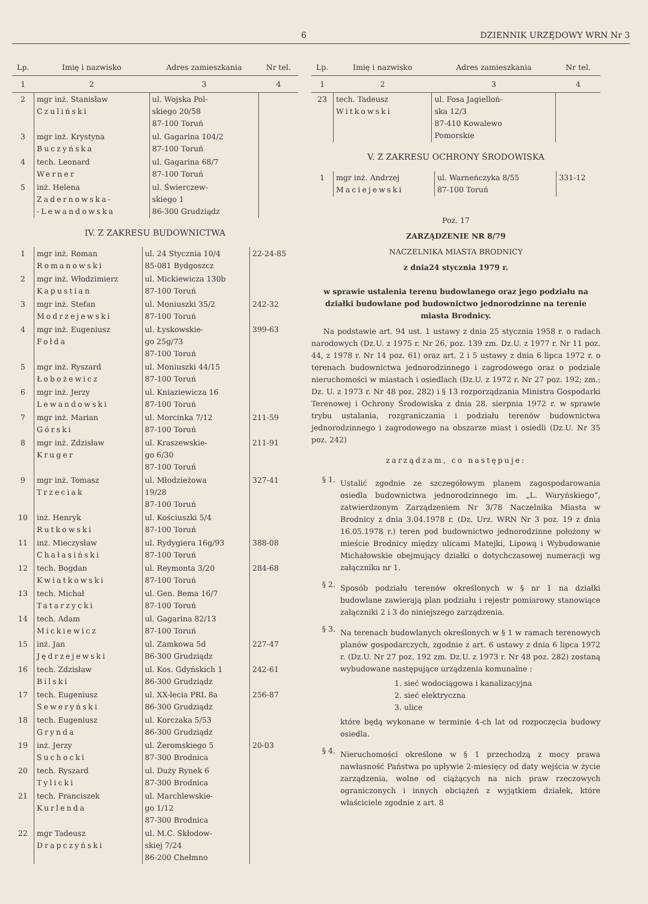6 DZIENNIK URZĘDOWY WRN Nr 3
| Lp. | Imię i nazwisko | Adres zamieszkania | Nr tel. |
| --- | --- | --- | --- |
| 1 | 2 | 3 | 4 |
| 2 | mgr inż. Stanisław Czuliński | ul. Wojska Pol- skiego 20/58 87-100 Toruń | |
| 3 | mgr inż. Krystyna Buczyńska | ul. Gagarina 104/2 87-100 Toruń | |
| 4 | tech. Leonard Werner | ul. Gagarina 68/7 87-100 Toruń | |
| 5 | inż. Helena Zadernowska- -Lewandowska | ul. Świerczew- skiego 1 86-300 Grudziądz | |
IV. Z ZAKRESU BUDOWNICTWA
| 1 | mgr inż. Roman Romanowski | ul. 24 Stycznia 10/4 85-081 Bydgoszcz | 22-24-85 |
| 2 | mgr inż. Włodzimierz Kapustian | ul. Mickiewicza 130b 87-100 Toruń | |
| 3 | mgr inż. Stefan Modrzejewski | ul. Moniuszki 35/2 87-100 Toruń | 242-32 |
| 4 | mgr inż. Eugeniusz Fołda | ul. Łyskowskie- go 25g/73 87-100 Toruń | 399-63 |
| 5 | mgr inż. Ryszard Łobożewicz | ul. Moniuszki 44/15 87-100 Toruń | |
| 6 | mgr inż. Jerzy Lewandowski | ul. Kniaziewicza 16 87-100 Toruń | |
| 7 | mgr inż. Marian Górski | ul. Morcinka 7/12 87-100 Toruń | 211-59 |
| 8 | mgr inż. Zdzisław Kruger | ul. Kraszewskie- go 6/30 87-100 Toruń | 211-91 |
| 9 | mgr inż. Tomasz Trzeciak | ul. Młodzieżowa 19/28 87-100 Toruń | 327-41 |
| 10 | inż. Henryk Rutkowski | ul. Kościuszki 5/4 87-100 Toruń | |
| 11 | inż. Mieczysław Chałasiński | ul. Rydygiera 16g/93 87-100 Toruń | 388-08 |
| 12 | tech. Bogdan Kwiatkowski | ul. Reymonta 3/20 87-100 Toruń | 284-68 |
| 13 | tech. Michał Tatarzycki | ul. Gen. Bema 16/7 87-100 Toruń | |
| 14 | tech. Adam Mickiewicz | ul. Gagarina 82/13 87-100 Toruń | |
| 15 | inż. Jan Jędrzejewski | ul. Zamkowa 5d 86-300 Grudziądz | 227-47 |
| 16 | tech. Zdzisław Bilski | ul. Kos. Gdyńskich 1 86-300 Grudziądz | 242-61 |
| 17 | tech. Eugeniusz Seweryński | ul. XX-lecia PRL 8a 86-300 Grudziądz | 256-87 |
| 18 | tech. Eugeniusz Grynda | ul. Korczaka 5/53 86-300 Grudziądz | |
| 19 | inż. Jerzy Suchocki | ul. Żeromskiego 5 87-300 Brodnica | 20-03 |
| 20 | tech. Ryszard Tylicki | ul. Duży Rynek 6 87-300 Brodnica | |
| 21 | tech. Franciszek Kurlenda | ul. Marchlewskie- go 1/12 87-300 Brodnica | |
| 22 | mgr Tadeusz Drapczyński | ul. M.C. Skłodow- skiej 7/24 86-200 Chełmno | |
| Lp. | Imię i nazwisko | Adres zamieszkania | Nr tel. |
| --- | --- | --- | --- |
| 1 | 2 | 3 | 4 |
| 23 | tech. Tadeusz Witkowski | ul. Fosa Jagielloń- ska 12/3 87-410 Kowalewo Pomorskie | |
V. Z ZAKRESU OCHRONY ŚRODOWISKA
| 1 | mgr inż. Andrzej Maciejewski | ul. Warneńczyka 8/55 87-100 Toruń | 331-12 |
Poz. 17
ZARZĄDZENIE NR 8/79
NACZELNIKA MIASTA BRODNICY
z dnia24 stycznia 1979 r.
w sprawie ustalenia terenu budowlanego oraz jego podziału na działki budowlane pod budownictwo jednorodzinne na terenie miasta Brodnicy.
Na podstawie art. 94 ust. 1 ustawy z dnia 25 stycznia 1958 r. o radach narodowych (Dz.U. z 1975 r. Nr 26, poz. 139 zm. Dz.U. z 1977 r. Nr 11 poz. 44, z 1978 r. Nr 14 poz. 61) oraz art. 2 i 5 ustawy z dnia 6 lipca 1972 r. o terenach budownictwa jednorodzinnego i zagrodowego oraz o podziale nieruchomości w miastach i osiedlach (Dz.U. z 1972 r. Nr 27 poz. 192; zm.: Dz. U. z 1973 r. Nr 48 poz. 282) i § 13 rozporządzania Ministra Gospodarki Terenowej i Ochrony Środowiska z dnia 28. sierpnia 1972 r. w sprawie trybu ustalania, rozgraniczania i podziału terenów budownictwa jednorodzinnego i zagrodowego na obszarze miast i osiedli (Dz.U. Nr 35 poz. 242)
zarządzam, co następuje:
§ 1.
Ustalić zgodnie ze szczegółowym planem zagospodarowania osiedla budownictwa jednorodzinnego im. „L. Waryńskiego”, zatwierdzonym Zarządzeniem Nr 3/78 Naczelnika Miasta w Brodnicy z dnia 3.04.1978 r. (Dz. Urz. WRN Nr 3 poz. 19 z dnia 16.05.1978 r.) teren pod budownictwo jednorodzinne położony w mieście Brodnicy między ulicami Matejki, Lipową i Wybudowanie Michałowskie obejmujący działki o dotychczasowej numeracji wg załącznika nr 1.
§ 2.
Sposób podziału terenów określonych w § nr 1 na działki budowlane zawierają plan podziału i rejestr pomiarowy stanowiące załączniki 2 i 3 do niniejszego zarządzenia.
§ 3.
Na terenach budowlanych określonych w § 1 w ramach terenowych planów gospodarczych, zgodnie z art. 6 ustawy z dnia 6 lipca 1972 r. (Dz.U. Nr 27 poz. 192 zm. Dz.U. z 1973 r. Nr 48 poz. 282) zostaną wybudowane następujące urządzenia komunalne :
1. sieć wodociągowa i kanalizacyjna
2. sieć elektryczna
3. ulice
które będą wykonane w terminie 4-ch lat od rozpoczęcia budowy osiedla.
§ 4.
Nieruchomości określone w § 1 przechodzą z mocy prawa nawłasność Państwa po upływie 2-miesięcy od daty wejścia w życie zarządzenia, wolne od ciążących na nich praw rzeczowych ograniczonych i innych obciążeń z wyjątkiem działek, które właściciele zgodnie z art. 8